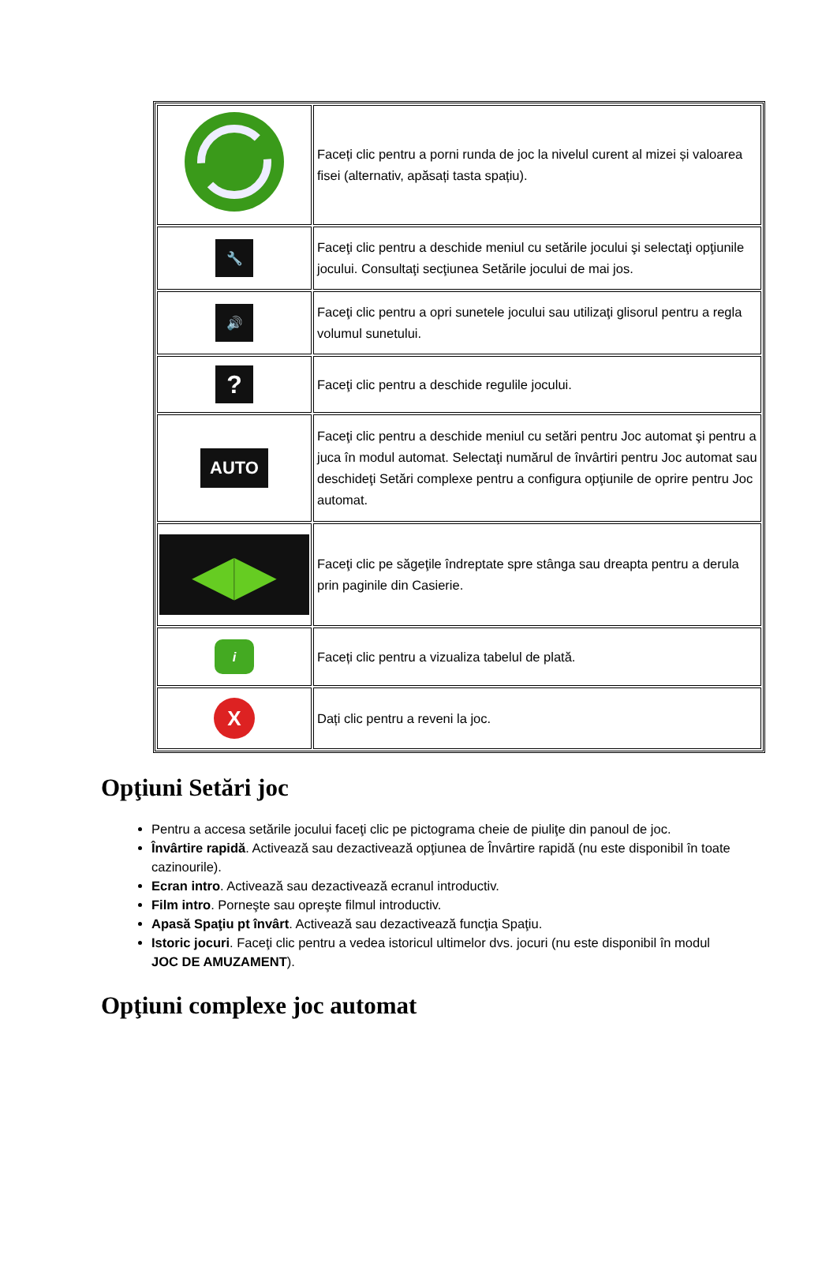| | Faceți clic pentru a porni runda de joc la nivelul curent al mizei și valoarea fisei (alternativ, apăsați tasta spațiu). |
| 🔧 | Faceţi clic pentru a deschide meniul cu setările jocului şi selectaţi opţiunile jocului. Consultaţi secţiunea Setările jocului de mai jos. |
| 🔊 | Faceţi clic pentru a opri sunetele jocului sau utilizaţi glisorul pentru a regla volumul sunetului. |
| ? | Faceţi clic pentru a deschide regulile jocului. |
| AUTO | Faceţi clic pentru a deschide meniul cu setări pentru Joc automat şi pentru a juca în modul automat. Selectaţi numărul de învârtiri pentru Joc automat sau deschideţi Setări complexe pentru a configura opţiunile de oprire pentru Joc automat. |
| ◀▶ | Faceţi clic pe săgeţile îndreptate spre stânga sau dreapta pentru a derula prin paginile din Casierie. |
| i | Faceți clic pentru a vizualiza tabelul de plată. |
| X | Dați clic pentru a reveni la joc. |
Opţiuni Setări joc
Pentru a accesa setările jocului faceţi clic pe pictograma cheie de piuliţe din panoul de joc.
Învârtire rapidă. Activează sau dezactivează opţiunea de Învârtire rapidă (nu este disponibil în toate cazinourile).
Ecran intro. Activează sau dezactivează ecranul introductiv.
Film intro. Porneşte sau opreşte filmul introductiv.
Apasă Spaţiu pt învârt. Activează sau dezactivează funcţia Spaţiu.
Istoric jocuri. Faceţi clic pentru a vedea istoricul ultimelor dvs. jocuri (nu este disponibil în modul JOC DE AMUZAMENT).
Opţiuni complexe joc automat